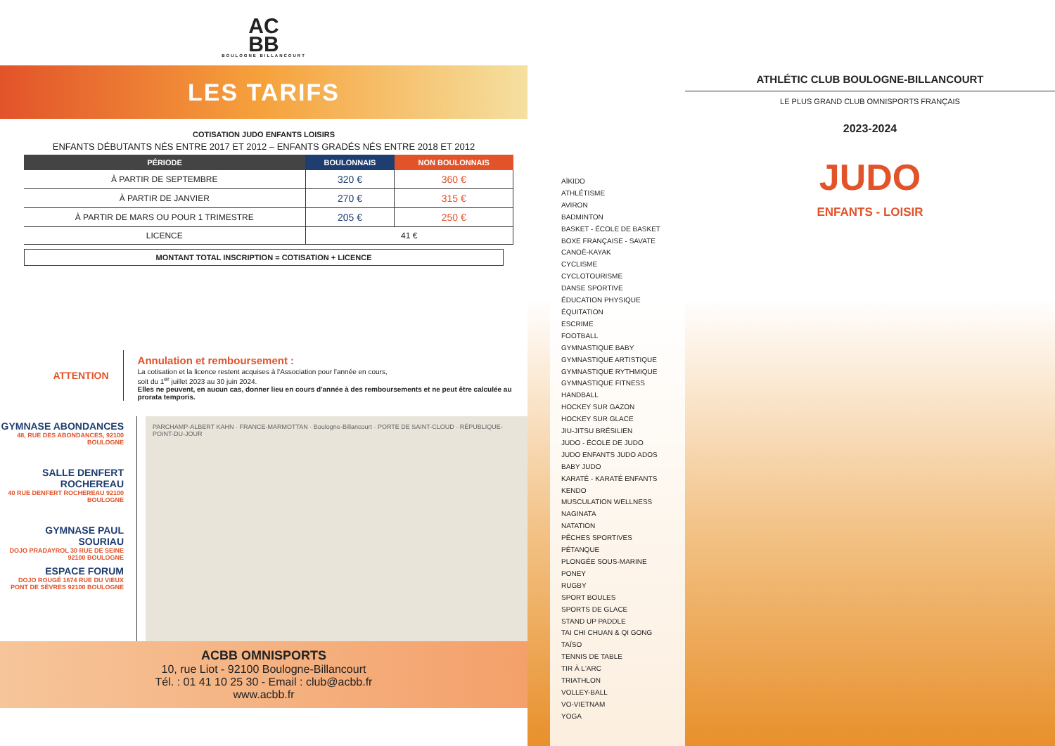AC
BB
BOULOGNE BILLANCOURT
LES TARIFS
COTISATION JUDO ENFANTS LOISIRS
ENFANTS DÉBUTANTS NÉS ENTRE 2017 ET 2012 – ENFANTS GRADÉS NÉS ENTRE 2018 ET 2012
| PÉRIODE | BOULONNAIS | NON BOULONNAIS |
| --- | --- | --- |
| À PARTIR DE SEPTEMBRE | 320 € | 360 € |
| À PARTIR DE JANVIER | 270 € | 315 € |
| À PARTIR DE MARS OU POUR 1 TRIMESTRE | 205 € | 250 € |
| LICENCE | 41 € | |
MONTANT TOTAL INSCRIPTION = COTISATION + LICENCE
ATTENTION
Annulation et remboursement :
La cotisation et la licence restent acquises à l'Association pour l'année en cours,
soit du 1<sup>er</sup> juillet 2023 au 30 juin 2024.
Elles ne peuvent, en aucun cas, donner lieu en cours d'année à des remboursements et ne peut être calculée au prorata temporis.
GYMNASE ABONDANCES
48, RUE DES ABONDANCES, 92100 BOULOGNE
SALLE DENFERT ROCHEREAU
40 RUE DENFERT ROCHEREAU 92100 BOULOGNE
GYMNASE PAUL SOURIAU
DOJO PRADAYROL 30 RUE DE SEINE 92100 BOULOGNE
ESPACE FORUM
DOJO ROUGÉ 1674 RUE DU VIEUX PONT DE SÈVRES 92100 BOULOGNE
PARCHAMP-ALBERT KAHN · FRANCE-MARMOTTAN · Boulogne-Billancourt · PORTE DE SAINT-CLOUD · RÉPUBLIQUE-POINT-DU-JOUR
ACBB OMNISPORTS
10, rue Liot - 92100 Boulogne-Billancourt
Tél. : 01 41 10 25 30 - Email : club@acbb.fr
www.acbb.fr
AÏKIDO
ATHLÉTISME
AVIRON
BADMINTON
BASKET - ÉCOLE DE BASKET
BOXE FRANÇAISE - SAVATE
CANOË-KAYAK
CYCLISME
CYCLOTOURISME
DANSE SPORTIVE
ÉDUCATION PHYSIQUE
ÉQUITATION
ESCRIME
FOOTBALL
GYMNASTIQUE BABY
GYMNASTIQUE ARTISTIQUE
GYMNASTIQUE RYTHMIQUE
GYMNASTIQUE FITNESS
HANDBALL
HOCKEY SUR GAZON
HOCKEY SUR GLACE
JIU-JITSU BRÉSILIEN
JUDO - ÉCOLE DE JUDO
JUDO ENFANTS JUDO ADOS
BABY JUDO
KARATÉ - KARATÉ ENFANTS
KENDO
MUSCULATION WELLNESS
NAGINATA
NATATION
PÊCHES SPORTIVES
PÉTANQUE
PLONGÉE SOUS-MARINE
PONEY
RUGBY
SPORT BOULES
SPORTS DE GLACE
STAND UP PADDLE
TAI CHI CHUAN & QI GONG
TAÏSO
TENNIS DE TABLE
TIR À L'ARC
TRIATHLON
VOLLEY-BALL
VO-VIETNAM
YOGA
ATHLÉTIC CLUB BOULOGNE-BILLANCOURT
LE PLUS GRAND CLUB OMNISPORTS FRANÇAIS
2023-2024
JUDO
ENFANTS - LOISIR